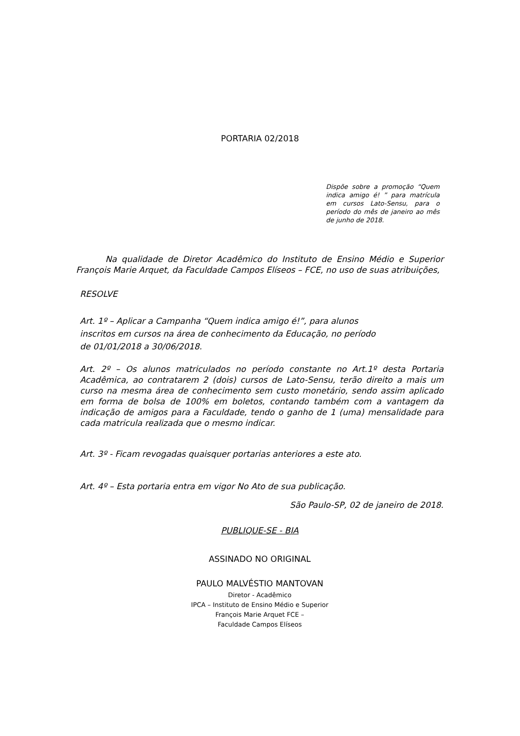PORTARIA 02/2018
Dispõe sobre a promoção “Quem indica amigo é! ” para matrícula em cursos Lato-Sensu, para o período do mês de janeiro ao mês de junho de 2018.
Na qualidade de Diretor Acadêmico do Instituto de Ensino Médio e Superior François Marie Arquet, da Faculdade Campos Elíseos – FCE, no uso de suas atribuições,
RESOLVE
Art. 1º – Aplicar a Campanha “Quem indica amigo é!”, para alunos inscritos em cursos na área de conhecimento da Educação, no período de 01/01/2018 a 30/06/2018.
Art. 2º – Os alunos matriculados no período constante no Art.1º desta Portaria Acadêmica, ao contratarem 2 (dois) cursos de Lato-Sensu, terão direito a mais um curso na mesma área de conhecimento sem custo monetário, sendo assim aplicado em forma de bolsa de 100% em boletos, contando também com a vantagem da indicação de amigos para a Faculdade, tendo o ganho de 1 (uma) mensalidade para cada matricula realizada que o mesmo indicar.
Art. 3º - Ficam revogadas quaisquer portarias anteriores a este ato.
Art. 4º – Esta portaria entra em vigor No Ato de sua publicação.
São Paulo-SP, 02 de janeiro de 2018.
PUBLIQUE-SE - BIA
ASSINADO NO ORIGINAL
PAULO MALVÉSTIO MANTOVAN
Diretor - Acadêmico
IPCA – Instituto de Ensino Médio e Superior
François Marie Arquet FCE –
Faculdade Campos Elíseos